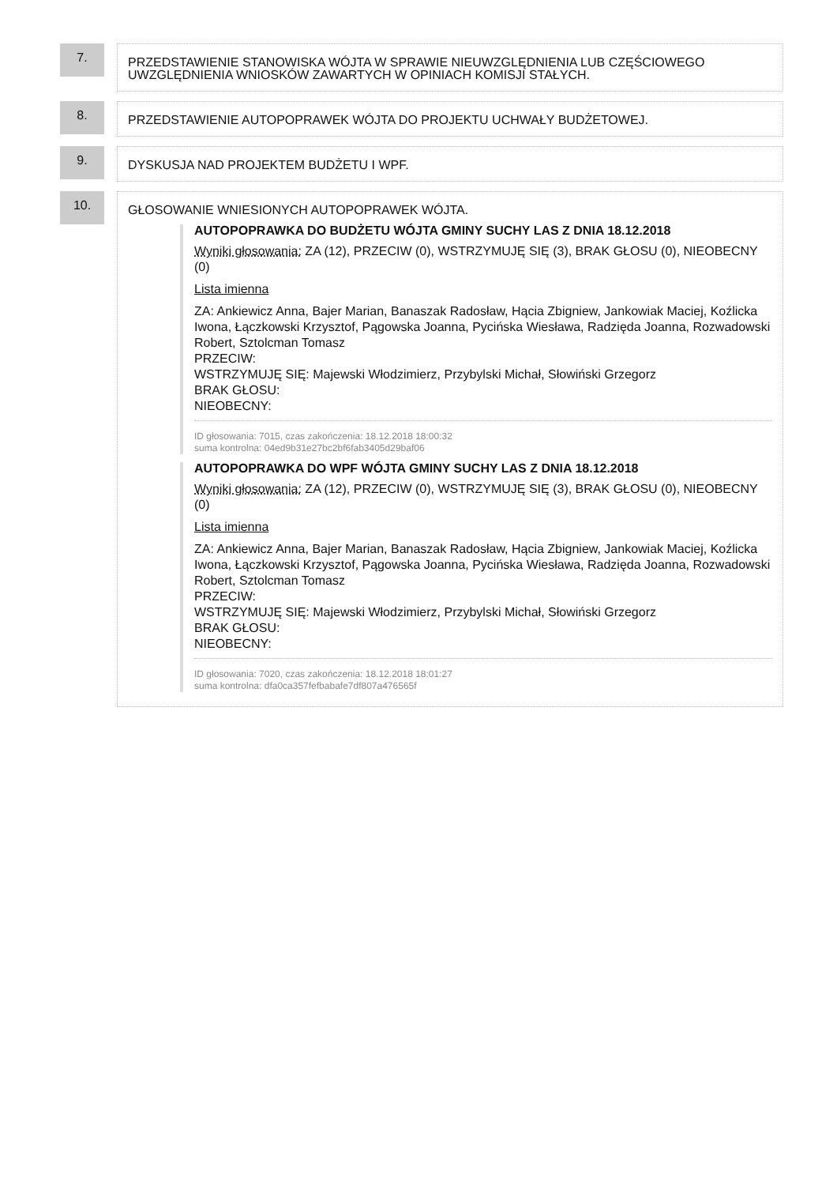7.
PRZEDSTAWIENIE STANOWISKA WÓJTA W SPRAWIE NIEUWZGLĘDNIENIA LUB CZĘŚCIOWEGO UWZGLĘDNIENIA WNIOSKÓW ZAWARTYCH W OPINIACH KOMISJI STAŁYCH.
8.
PRZEDSTAWIENIE AUTOPOPRAWEK WÓJTA DO PROJEKTU UCHWAŁY BUDŻETOWEJ.
9.
DYSKUSJA NAD PROJEKTEM BUDŻETU I WPF.
10.
GŁOSOWANIE WNIESIONYCH AUTOPOPRAWEK WÓJTA.
AUTOPOPRAWKA DO BUDŻETU WÓJTA GMINY SUCHY LAS Z DNIA 18.12.2018
Wyniki głosowania: ZA (12), PRZECIW (0), WSTRZYMUJĘ SIĘ (3), BRAK GŁOSU (0), NIEOBECNY (0)
Lista imienna
ZA: Ankiewicz Anna, Bajer Marian, Banaszak Radosław, Hącia Zbigniew, Jankowiak Maciej, Koźlicka Iwona, Łączkowski Krzysztof, Pągowska Joanna, Pycińska Wiesława, Radzięda Joanna, Rozwadowski Robert, Sztolcman Tomasz
PRZECIW:
WSTRZYMUJĘ SIĘ: Majewski Włodzimierz, Przybylski Michał, Słowiński Grzegorz
BRAK GŁOSU:
NIEOBECNY:
ID głosowania: 7015, czas zakończenia: 18.12.2018 18:00:32
suma kontrolna: 04ed9b31e27bc2bf6fab3405d29baf06
AUTOPOPRAWKA DO WPF WÓJTA GMINY SUCHY LAS Z DNIA 18.12.2018
Wyniki głosowania: ZA (12), PRZECIW (0), WSTRZYMUJĘ SIĘ (3), BRAK GŁOSU (0), NIEOBECNY (0)
Lista imienna
ZA: Ankiewicz Anna, Bajer Marian, Banaszak Radosław, Hącia Zbigniew, Jankowiak Maciej, Koźlicka Iwona, Łączkowski Krzysztof, Pągowska Joanna, Pycińska Wiesława, Radzięda Joanna, Rozwadowski Robert, Sztolcman Tomasz
PRZECIW:
WSTRZYMUJĘ SIĘ: Majewski Włodzimierz, Przybylski Michał, Słowiński Grzegorz
BRAK GŁOSU:
NIEOBECNY:
ID głosowania: 7020, czas zakończenia: 18.12.2018 18:01:27
suma kontrolna: dfa0ca357fefbabafe7df807a476565f